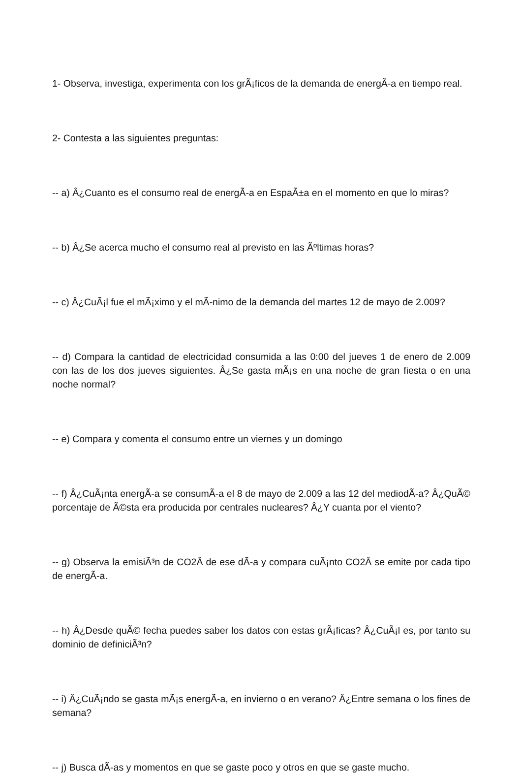1- Observa, investiga, experimenta con los grÃ¡ficos de la demanda de energÃ-a en tiempo real.
2- Contesta a las siguientes preguntas:
-- a) Â¿Cuanto es el consumo real de energÃ-a en EspaÃ±a en el momento en que lo miras?
-- b) Â¿Se acerca mucho el consumo real al previsto en las Ãºltimas horas?
-- c) Â¿CuÃ¡l fue el mÃ¡ximo y el mÃ-nimo de la demanda del martes 12 de mayo de 2.009?
-- d) Compara la cantidad de electricidad consumida a las 0:00 del jueves 1 de enero de 2.009 con las de los dos jueves siguientes. Â¿Se gasta mÃ¡s en una noche de gran fiesta o en una noche normal?
-- e) Compara y comenta el consumo entre un viernes y un domingo
-- f) Â¿CuÃ¡nta energÃ-a se consumÃ-a el 8 de mayo de 2.009 a las 12 del mediodÃ-a? Â¿QuÃ© porcentaje de Ã©sta era producida por centrales nucleares? Â¿Y cuanta por el viento?
-- g) Observa la emisiÃ³n de CO2Â de ese dÃ-a y compara cuÃ¡nto CO2Â se emite por cada tipo de energÃ-a.
-- h) Â¿Desde quÃ© fecha puedes saber los datos con estas grÃ¡ficas? Â¿CuÃ¡l es, por tanto su dominio de definiciÃ³n?
-- i) Â¿CuÃ¡ndo se gasta mÃ¡s energÃ-a, en invierno o en verano? Â¿Entre semana o los fines de semana?
-- j) Busca dÃ-as y momentos en que se gaste poco y otros en que se gaste mucho.